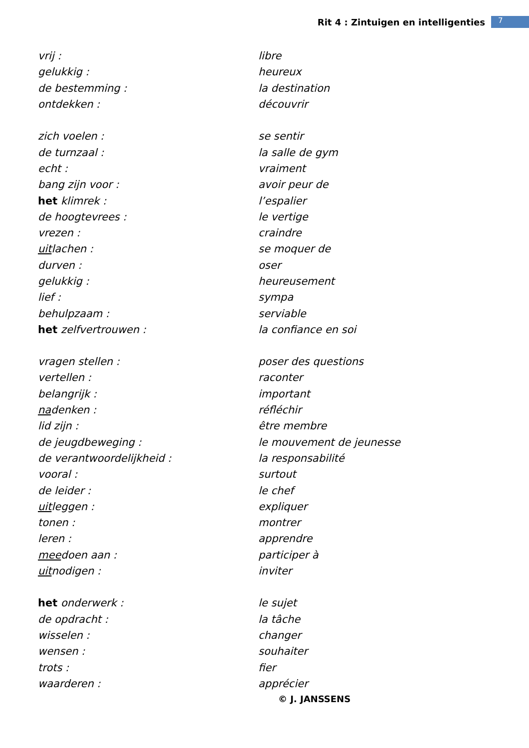Rit 4 : Zintuigen en intelligenties 7
| vrij : | libre |
| gelukkig : | heureux |
| de bestemming : | la destination |
| ontdekken : | découvrir |
| zich voelen : | se sentir |
| de turnzaal : | la salle de gym |
| echt : | vraiment |
| bang zijn voor : | avoir peur de |
| het klimrek : | l’espalier |
| de hoogtevrees : | le vertige |
| vrezen : | craindre |
| uit lachen : | se moquer de |
| durven : | oser |
| gelukkig : | heureusement |
| lief : | sympa |
| behulpzaam : | serviable |
| het zelfvertrouwen : | la confiance en soi |
| vragen stellen : | poser des questions |
| vertellen : | raconter |
| belangrijk : | important |
| na denken : | réfléchir |
| lid zijn : | être membre |
| de jeugdbeweging : | le mouvement de jeunesse |
| de verantwoordelijkheid : | la responsabilité |
| vooral : | surtout |
| de leider : | le chef |
| uit leggen : | expliquer |
| tonen : | montrer |
| leren : | apprendre |
| mee doen aan : | participer à |
| uit nodigen : | inviter |
| het onderwerk : | le sujet |
| de opdracht : | la tâche |
| wisselen : | changer |
| wensen : | souhaiter |
| trots : | fier |
| waarderen : | apprécier |
© J. JANSSENS